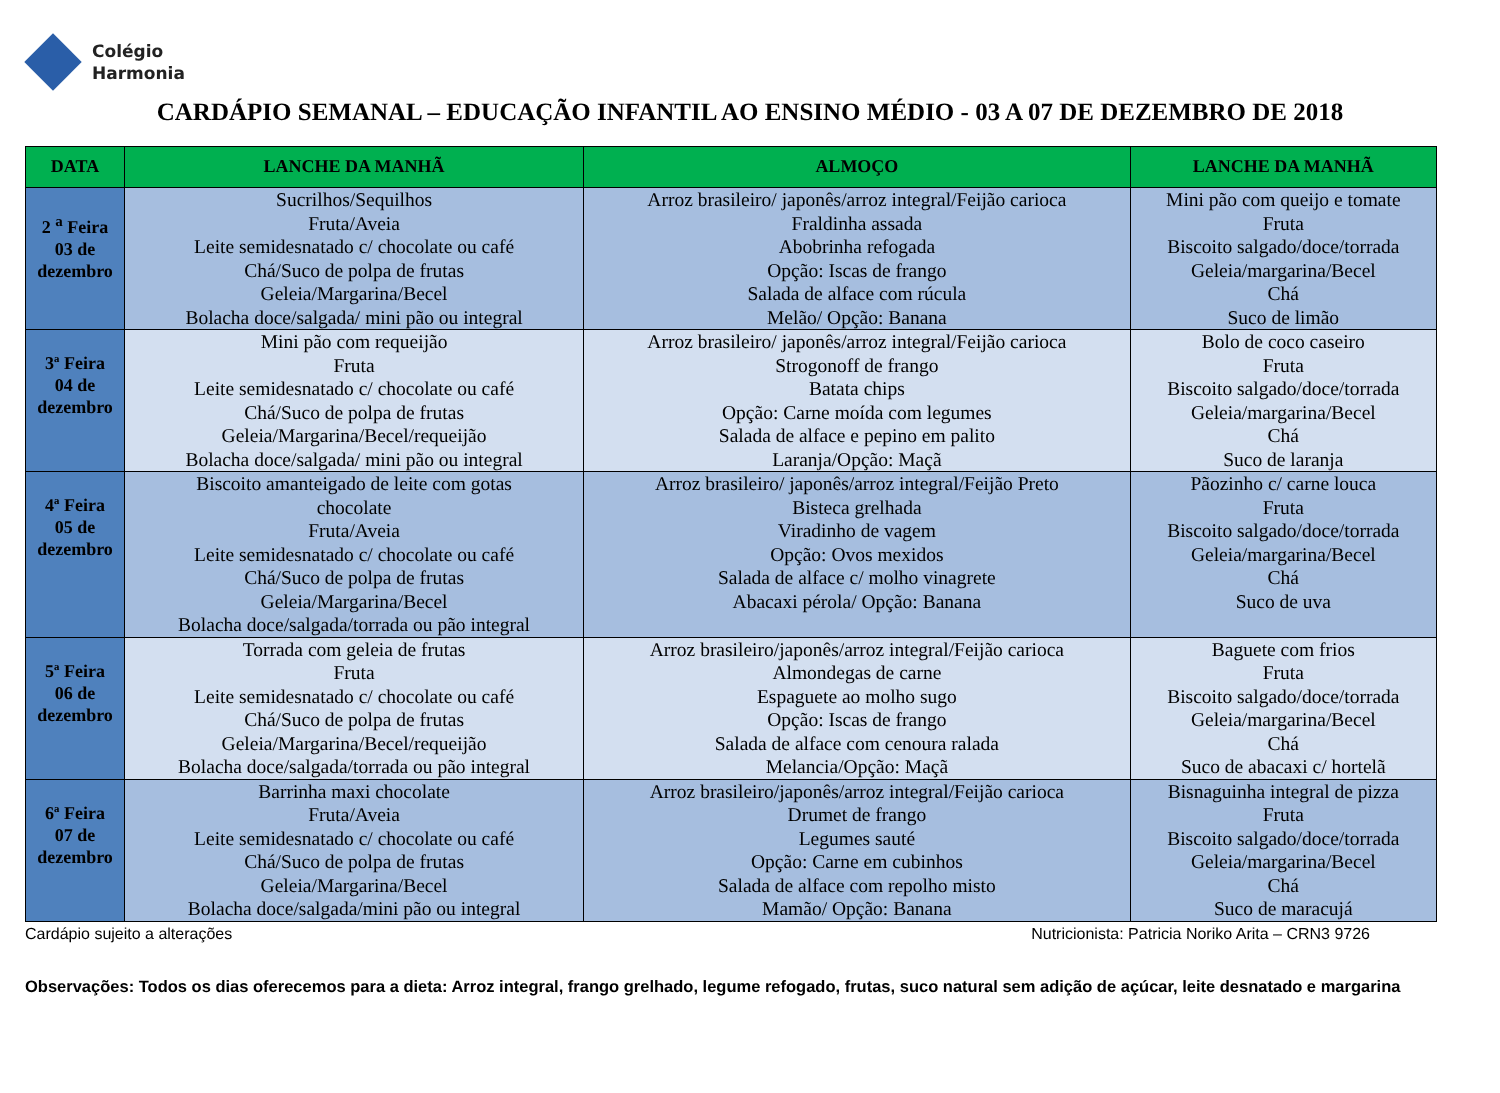Colégio
Harmonia
CARDÁPIO SEMANAL – EDUCAÇÃO INFANTIL AO ENSINO MÉDIO - 03 A 07 DE DEZEMBRO DE 2018
| DATA | LANCHE DA MANHÃ | ALMOÇO | LANCHE DA MANHÃ |
| --- | --- | --- | --- |
| 2 <sup>a</sup> Feira 03 de dezembro | Sucrilhos/Sequilhos Fruta/Aveia Leite semidesnatado c/ chocolate ou café Chá/Suco de polpa de frutas Geleia/Margarina/Becel Bolacha doce/salgada/ mini pão ou integral | Arroz brasileiro/ japonês/arroz integral/Feijão carioca Fraldinha assada Abobrinha refogada Opção: Iscas de frango Salada de alface com rúcula Melão/ Opção: Banana | Mini pão com queijo e tomate Fruta Biscoito salgado/doce/torrada Geleia/margarina/Becel Chá Suco de limão |
| 3ª Feira 04 de dezembro | Mini pão com requeijão Fruta Leite semidesnatado c/ chocolate ou café Chá/Suco de polpa de frutas Geleia/Margarina/Becel/requeijão Bolacha doce/salgada/ mini pão ou integral | Arroz brasileiro/ japonês/arroz integral/Feijão carioca Strogonoff de frango Batata chips Opção: Carne moída com legumes Salada de alface e pepino em palito Laranja/Opção: Maçã | Bolo de coco caseiro Fruta Biscoito salgado/doce/torrada Geleia/margarina/Becel Chá Suco de laranja |
| 4ª Feira 05 de dezembro | Biscoito amanteigado de leite com gotas chocolate Fruta/Aveia Leite semidesnatado c/ chocolate ou café Chá/Suco de polpa de frutas Geleia/Margarina/Becel Bolacha doce/salgada/torrada ou pão integral | Arroz brasileiro/ japonês/arroz integral/Feijão Preto Bisteca grelhada Viradinho de vagem Opção: Ovos mexidos Salada de alface c/ molho vinagrete Abacaxi pérola/ Opção: Banana | Pãozinho c/ carne louca Fruta Biscoito salgado/doce/torrada Geleia/margarina/Becel Chá Suco de uva |
| 5ª Feira 06 de dezembro | Torrada com geleia de frutas Fruta Leite semidesnatado c/ chocolate ou café Chá/Suco de polpa de frutas Geleia/Margarina/Becel/requeijão Bolacha doce/salgada/torrada ou pão integral | Arroz brasileiro/japonês/arroz integral/Feijão carioca Almondegas de carne Espaguete ao molho sugo Opção: Iscas de frango Salada de alface com cenoura ralada Melancia/Opção: Maçã | Baguete com frios Fruta Biscoito salgado/doce/torrada Geleia/margarina/Becel Chá Suco de abacaxi c/ hortelã |
| 6ª Feira 07 de dezembro | Barrinha maxi chocolate Fruta/Aveia Leite semidesnatado c/ chocolate ou café Chá/Suco de polpa de frutas Geleia/Margarina/Becel Bolacha doce/salgada/mini pão ou integral | Arroz brasileiro/japonês/arroz integral/Feijão carioca Drumet de frango Legumes sauté Opção: Carne em cubinhos Salada de alface com repolho misto Mamão/ Opção: Banana | Bisnaguinha integral de pizza Fruta Biscoito salgado/doce/torrada Geleia/margarina/Becel Chá Suco de maracujá |
Cardápio sujeito a alterações Nutricionista: Patricia Noriko Arita – CRN3 9726
Observações: Todos os dias oferecemos para a dieta: Arroz integral, frango grelhado, legume refogado, frutas, suco natural sem adição de açúcar, leite desnatado e margarina